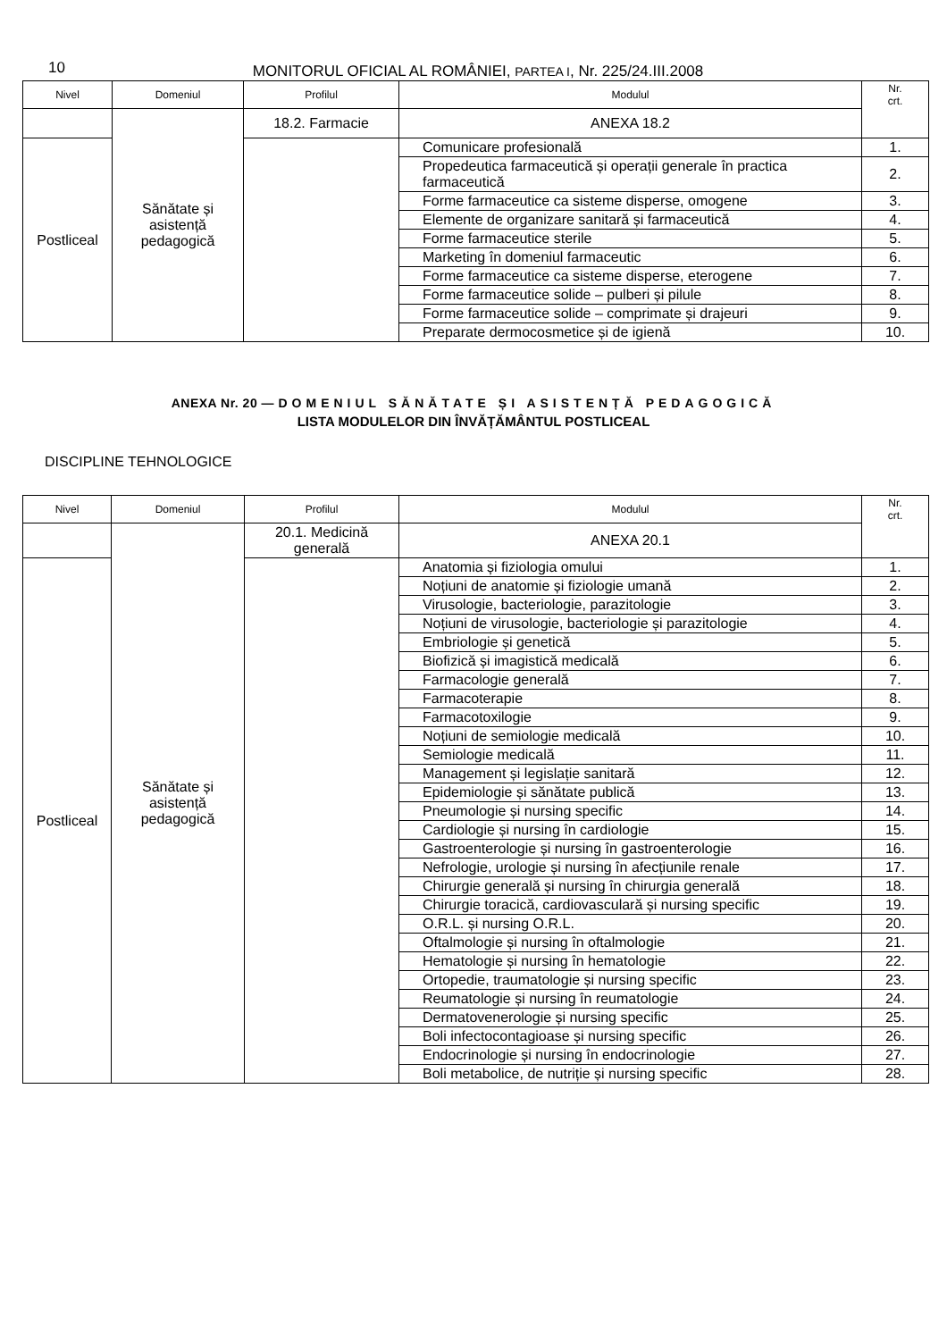10
MONITORUL OFICIAL AL ROMÂNIEI, PARTEA I, Nr. 225/24.III.2008
| Nivel | Domeniul | Profilul | Modulul | Nr. crt. |
| --- | --- | --- | --- | --- |
| | Sănătate și asistență pedagogică | 18.2. Farmacie | ANEXA 18.2 | |
| Postliceal | | | Comunicare profesională | 1. |
| | | | Propedeutica farmaceutică și operații generale în practica farmaceutică | 2. |
| | | | Forme farmaceutice ca sisteme disperse, omogene | 3. |
| | | | Elemente de organizare sanitară și farmaceutică | 4. |
| | | | Forme farmaceutice sterile | 5. |
| | | | Marketing în domeniul farmaceutic | 6. |
| | | | Forme farmaceutice ca sisteme disperse, eterogene | 7. |
| | | | Forme farmaceutice solide – pulberi și pilule | 8. |
| | | | Forme farmaceutice solide – comprimate și drajeuri | 9. |
| | | | Preparate dermocosmetice și de igienă | 10. |
ANEXA Nr. 20 — DOMENIUL SĂNĂTATE ȘI ASISTENȚĂ PEDAGOGICĂ
LISTA MODULELOR DIN ÎNVĂȚĂMÂNTUL POSTLICEAL
DISCIPLINE TEHNOLOGICE
| Nivel | Domeniul | Profilul | Modulul | Nr. crt. |
| --- | --- | --- | --- | --- |
| | Sănătate și asistență pedagogică | 20.1. Medicină generală | ANEXA 20.1 | |
| Postliceal | | | Anatomia și fiziologia omului | 1. |
| | | | Noțiuni de anatomie și fiziologie umană | 2. |
| | | | Virusologie, bacteriologie, parazitologie | 3. |
| | | | Noțiuni de virusologie, bacteriologie și parazitologie | 4. |
| | | | Embriologie și genetică | 5. |
| | | | Biofizică și imagistică medicală | 6. |
| | | | Farmacologie generală | 7. |
| | | | Farmacoterapie | 8. |
| | | | Farmacotoxilogie | 9. |
| | | | Noțiuni de semiologie medicală | 10. |
| | | | Semiologie medicală | 11. |
| | | | Management și legislație sanitară | 12. |
| | | | Epidemiologie și sănătate publică | 13. |
| | | | Pneumologie și nursing specific | 14. |
| | | | Cardiologie și nursing în cardiologie | 15. |
| | | | Gastroenterologie și nursing în gastroenterologie | 16. |
| | | | Nefrologie, urologie și nursing în afecțiunile renale | 17. |
| | | | Chirurgie generală și nursing în chirurgia generală | 18. |
| | | | Chirurgie toracică, cardiovasculară și nursing specific | 19. |
| | | | O.R.L. și nursing O.R.L. | 20. |
| | | | Oftalmologie și nursing în oftalmologie | 21. |
| | | | Hematologie și nursing în hematologie | 22. |
| | | | Ortopedie, traumatologie și nursing specific | 23. |
| | | | Reumatologie și nursing în reumatologie | 24. |
| | | | Dermatovenerologie și nursing specific | 25. |
| | | | Boli infectocontagioase și nursing specific | 26. |
| | | | Endocrinologie și nursing în endocrinologie | 27. |
| | | | Boli metabolice, de nutriție și nursing specific | 28. |